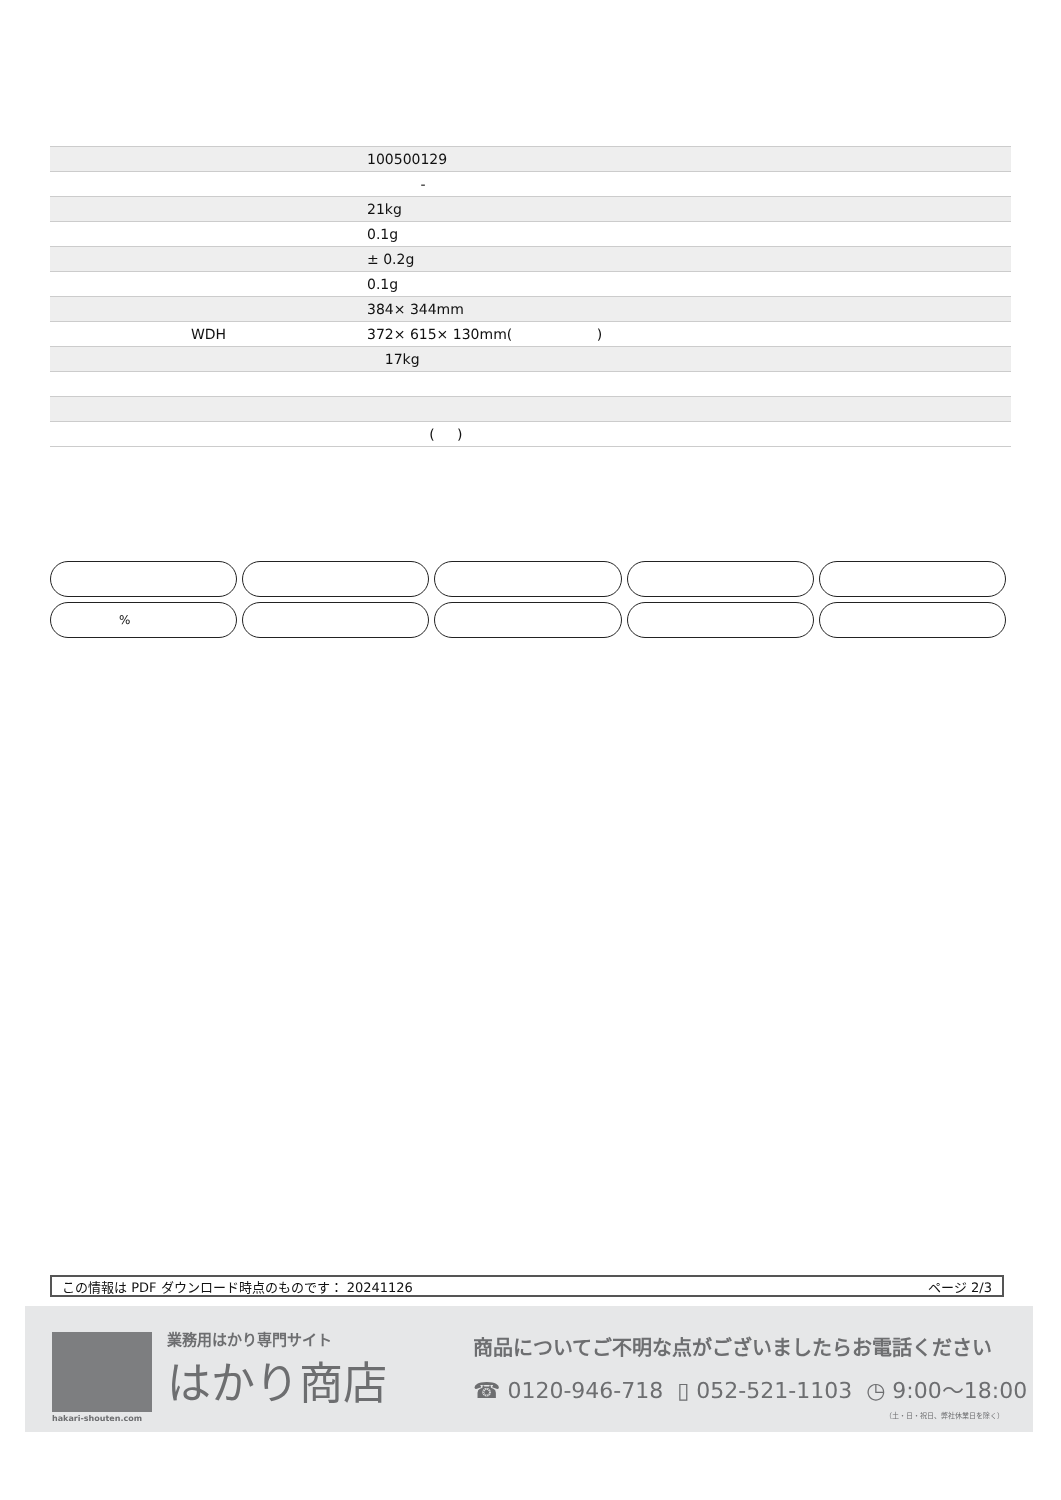| | 100500129 |
| | - |
| | 21kg |
| | 0.1g |
| | ± 0.2g |
| | 0.1g |
| | 384× 344mm |
| WDH | 372× 615× 130mm( ) |
| | 17kg |
| | ( ) |
%
この情報は PDF ダウンロード時点のものです： 20241126 ページ 2/3
業務用はかり専門サイト
はかり商店
hakari-shouten.com
商品についてご不明な点がございましたらお電話ください
☎ 0120-946-718 ▯ 052-521-1103 ◷ 9:00〜18:00
（土・日・祝日、弊社休業日を除く）